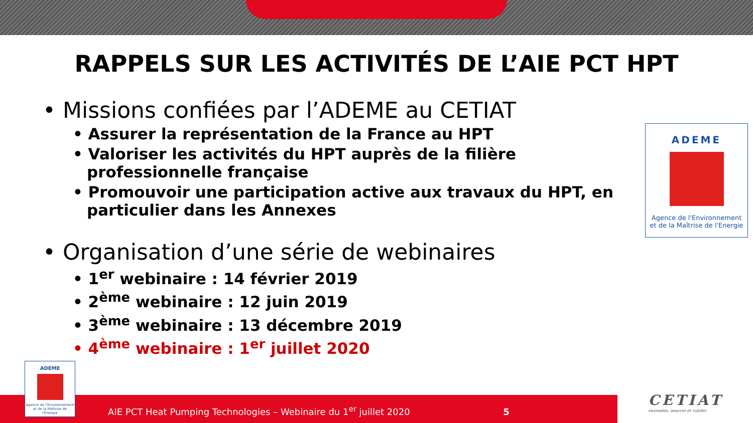RAPPELS SUR LES ACTIVITÉS DE L’AIE PCT HPT
• Missions confiées par l’ADEME au CETIAT
• Assurer la représentation de la France au HPT
• Valoriser les activités du HPT auprès de la filière professionnelle française
• Promouvoir une participation active aux travaux du HPT, en particulier dans les Annexes
• Organisation d’une série de webinaires
• 1<sup>er</sup> webinaire : 14 février 2019
• 2<sup>ème</sup> webinaire : 12 juin 2019
• 3<sup>ème</sup> webinaire : 13 décembre 2019
• 4<sup>ème</sup> webinaire : 1<sup>er</sup> juillet 2020
ADEME
Agence de l'Environnement
et de la Maîtrise de l'Energie
AIE PCT Heat Pumping Technologies – Webinaire du 1<sup>er</sup> juillet 2020 5
ADEME
Agence de l'Environnement
et de la Maîtrise de l'Energie
CETIAT
ensemble, innover et valider